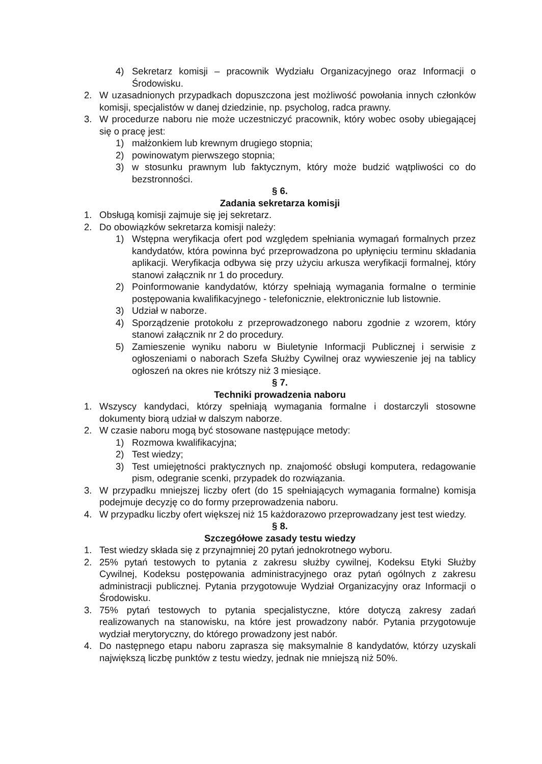4) Sekretarz komisji – pracownik Wydziału Organizacyjnego oraz Informacji o Środowisku.
2. W uzasadnionych przypadkach dopuszczona jest możliwość powołania innych członków komisji, specjalistów w danej dziedzinie, np. psycholog, radca prawny.
3. W procedurze naboru nie może uczestniczyć pracownik, który wobec osoby ubiegającej się o pracę jest:
1) małżonkiem lub krewnym drugiego stopnia;
2) powinowatym pierwszego stopnia;
3) w stosunku prawnym lub faktycznym, który może budzić wątpliwości co do bezstronności.
§ 6.
Zadania sekretarza komisji
1. Obsługą komisji zajmuje się jej sekretarz.
2. Do obowiązków sekretarza komisji należy:
1) Wstępna weryfikacja ofert pod względem spełniania wymagań formalnych przez kandydatów, która powinna być przeprowadzona po upłynięciu terminu składania aplikacji. Weryfikacja odbywa się przy użyciu arkusza weryfikacji formalnej, który stanowi załącznik nr 1 do procedury.
2) Poinformowanie kandydatów, którzy spełniają wymagania formalne o terminie postępowania kwalifikacyjnego - telefonicznie, elektronicznie lub listownie.
3) Udział w naborze.
4) Sporządzenie protokołu z przeprowadzonego naboru zgodnie z wzorem, który stanowi załącznik nr 2 do procedury.
5) Zamieszenie wyniku naboru w Biuletynie Informacji Publicznej i serwisie z ogłoszeniami o naborach Szefa Służby Cywilnej oraz wywieszenie jej na tablicy ogłoszeń na okres nie krótszy niż 3 miesiące.
§ 7.
Techniki prowadzenia naboru
1. Wszyscy kandydaci, którzy spełniają wymagania formalne i dostarczyli stosowne dokumenty biorą udział w dalszym naborze.
2. W czasie naboru mogą być stosowane następujące metody:
1) Rozmowa kwalifikacyjna;
2) Test wiedzy;
3) Test umiejętności praktycznych np. znajomość obsługi komputera, redagowanie pism, odegranie scenki, przypadek do rozwiązania.
3. W przypadku mniejszej liczby ofert (do 15 spełniających wymagania formalne) komisja podejmuje decyzję co do formy przeprowadzenia naboru.
4. W przypadku liczby ofert większej niż 15 każdorazowo przeprowadzany jest test wiedzy.
§ 8.
Szczegółowe zasady testu wiedzy
1. Test wiedzy składa się z przynajmniej 20 pytań jednokrotnego wyboru.
2. 25% pytań testowych to pytania z zakresu służby cywilnej, Kodeksu Etyki Służby Cywilnej, Kodeksu postępowania administracyjnego oraz pytań ogólnych z zakresu administracji publicznej. Pytania przygotowuje Wydział Organizacyjny oraz Informacji o Środowisku.
3. 75% pytań testowych to pytania specjalistyczne, które dotyczą zakresy zadań realizowanych na stanowisku, na które jest prowadzony nabór. Pytania przygotowuje wydział merytoryczny, do którego prowadzony jest nabór.
4. Do następnego etapu naboru zaprasza się maksymalnie 8 kandydatów, którzy uzyskali największą liczbę punktów z testu wiedzy, jednak nie mniejszą niż 50%.